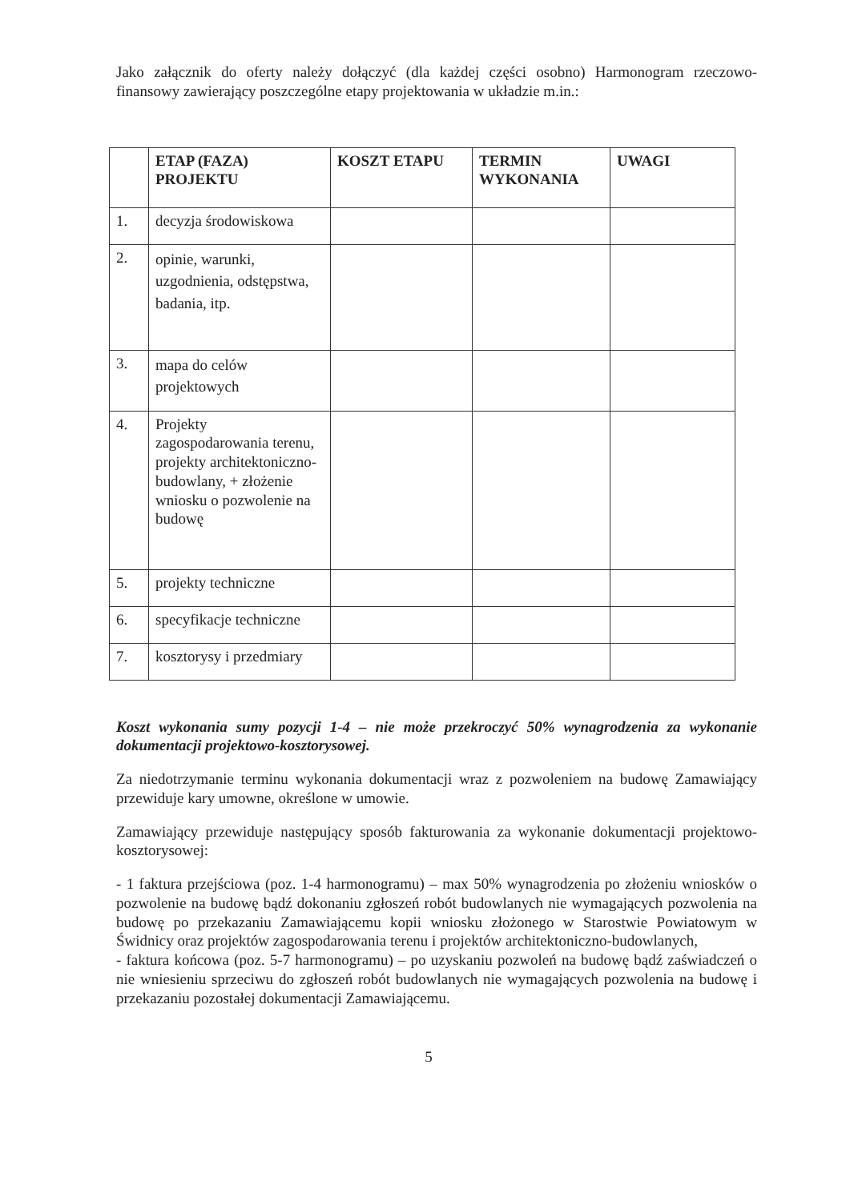Jako załącznik do oferty należy dołączyć (dla każdej części osobno) Harmonogram rzeczowo- finansowy zawierający poszczególne etapy projektowania w układzie m.in.:
| | ETAP (FAZA) PROJEKTU | KOSZT ETAPU | TERMIN WYKONANIA | UWAGI |
| --- | --- | --- | --- | --- |
| 1. | decyzja środowiskowa | | | |
| 2. | opinie, warunki, uzgodnienia, odstępstwa, badania, itp. | | | |
| 3. | mapa do celów projektowych | | | |
| 4. | Projekty zagospodarowania terenu, projekty architektoniczno-budowlany, + złożenie wniosku o pozwolenie na budowę | | | |
| 5. | projekty techniczne | | | |
| 6. | specyfikacje techniczne | | | |
| 7. | kosztorysy i przedmiary | | | |
Koszt wykonania sumy pozycji 1-4 – nie może przekroczyć 50% wynagrodzenia za wykonanie dokumentacji projektowo-kosztorysowej.
Za niedotrzymanie terminu wykonania dokumentacji wraz z pozwoleniem na budowę Zamawiający przewiduje kary umowne, określone w umowie.
Zamawiający przewiduje następujący sposób fakturowania za wykonanie dokumentacji projektowo-kosztorysowej:
- 1 faktura przejściowa (poz. 1-4 harmonogramu) – max 50% wynagrodzenia po złożeniu wniosków o pozwolenie na budowę bądź dokonaniu zgłoszeń robót budowlanych nie wymagających pozwolenia na budowę po przekazaniu Zamawiającemu kopii wniosku złożonego w Starostwie Powiatowym w Świdnicy oraz projektów zagospodarowania terenu i projektów architektoniczno-budowlanych,
- faktura końcowa (poz. 5-7 harmonogramu) – po uzyskaniu pozwoleń na budowę bądź zaświadczeń o nie wniesieniu sprzeciwu do zgłoszeń robót budowlanych nie wymagających pozwolenia na budowę i przekazaniu pozostałej dokumentacji Zamawiającemu.
5